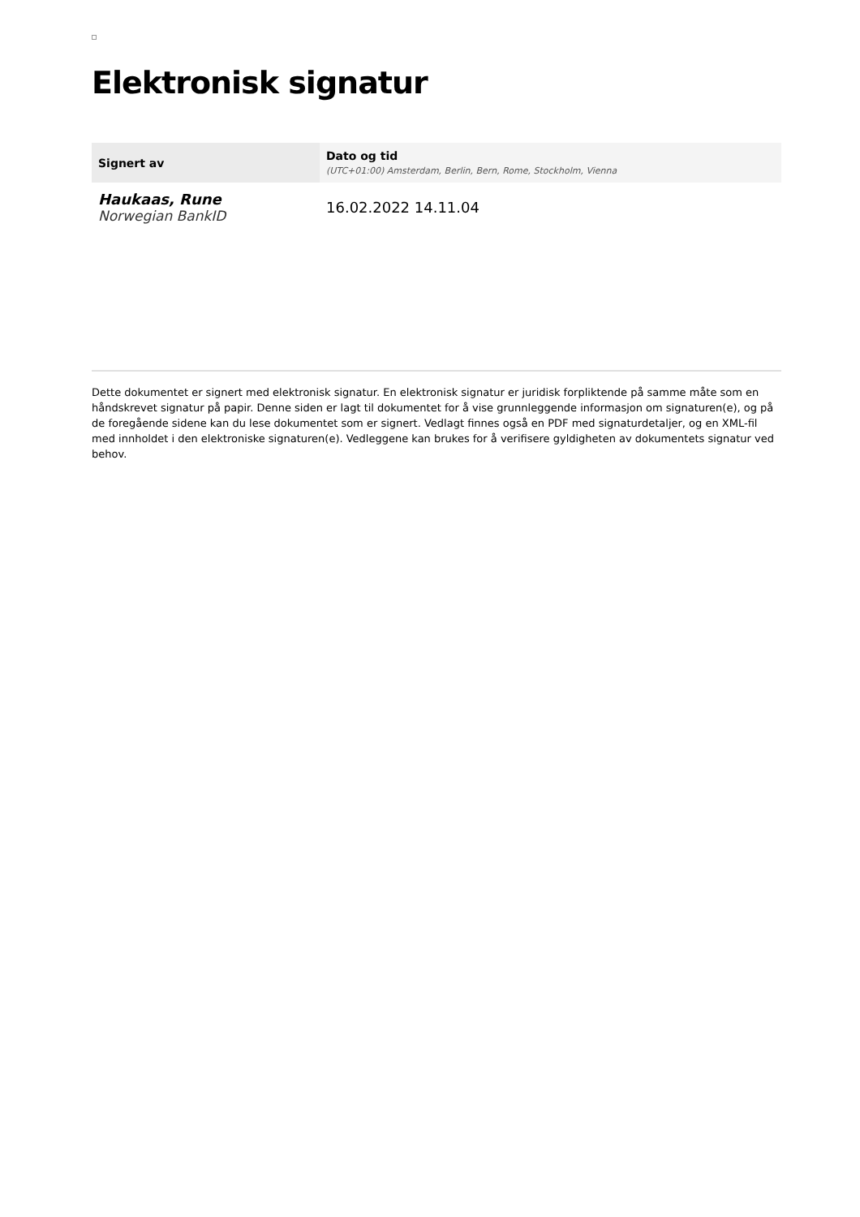Elektronisk signatur
| Signert av | Dato og tid (UTC+01:00) Amsterdam, Berlin, Bern, Rome, Stockholm, Vienna |
| --- | --- |
| Haukaas, Rune Norwegian BankID | 16.02.2022 14.11.04 |
Dette dokumentet er signert med elektronisk signatur. En elektronisk signatur er juridisk forpliktende på samme måte som en håndskrevet signatur på papir. Denne siden er lagt til dokumentet for å vise grunnleggende informasjon om signaturen(e), og på de foregående sidene kan du lese dokumentet som er signert. Vedlagt finnes også en PDF med signaturdetaljer, og en XML-fil med innholdet i den elektroniske signaturen(e). Vedleggene kan brukes for å verifisere gyldigheten av dokumentets signatur ved behov.